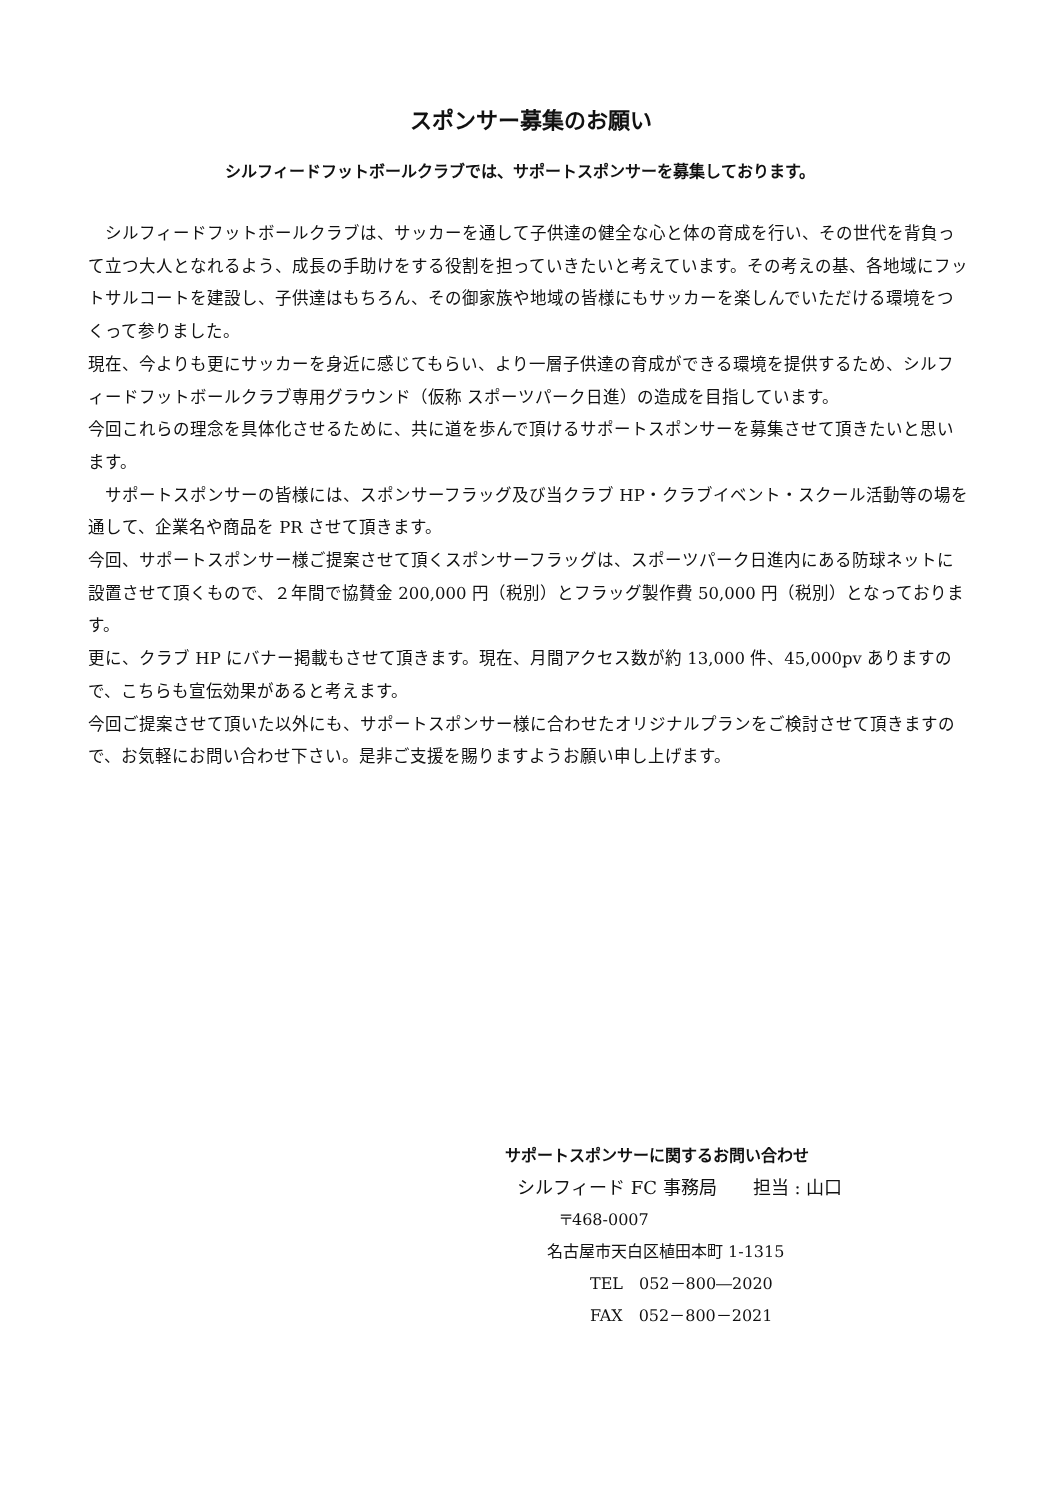スポンサー募集のお願い
シルフィードフットボールクラブでは、サポートスポンサーを募集しております。
　シルフィードフットボールクラブは、サッカーを通して子供達の健全な心と体の育成を行い、その世代を背負って立つ大人となれるよう、成長の手助けをする役割を担っていきたいと考えています。その考えの基、各地域にフットサルコートを建設し、子供達はもちろん、その御家族や地域の皆様にもサッカーを楽しんでいただける環境をつくって参りました。
現在、今よりも更にサッカーを身近に感じてもらい、より一層子供達の育成ができる環境を提供するため、シルフィードフットボールクラブ専用グラウンド（仮称 スポーツパーク日進）の造成を目指しています。
今回これらの理念を具体化させるために、共に道を歩んで頂けるサポートスポンサーを募集させて頂きたいと思います。
　サポートスポンサーの皆様には、スポンサーフラッグ及び当クラブ HP・クラブイベント・スクール活動等の場を通して、企業名や商品を PR させて頂きます。
今回、サポートスポンサー様ご提案させて頂くスポンサーフラッグは、スポーツパーク日進内にある防球ネットに設置させて頂くもので、２年間で協賛金 200,000 円（税別）とフラッグ製作費 50,000 円（税別）となっております。
更に、クラブ HP にバナー掲載もさせて頂きます。現在、月間アクセス数が約 13,000 件、45,000pv ありますので、こちらも宣伝効果があると考えます。
今回ご提案させて頂いた以外にも、サポートスポンサー様に合わせたオリジナルプランをご検討させて頂きますので、お気軽にお問い合わせ下さい。是非ご支援を賜りますようお願い申し上げます。
サポートスポンサーに関するお問い合わせ
シルフィード FC 事務局　　担当 : 山口
〒468-0007
名古屋市天白区植田本町 1-1315
TEL　052－800―2020
FAX　052－800－2021